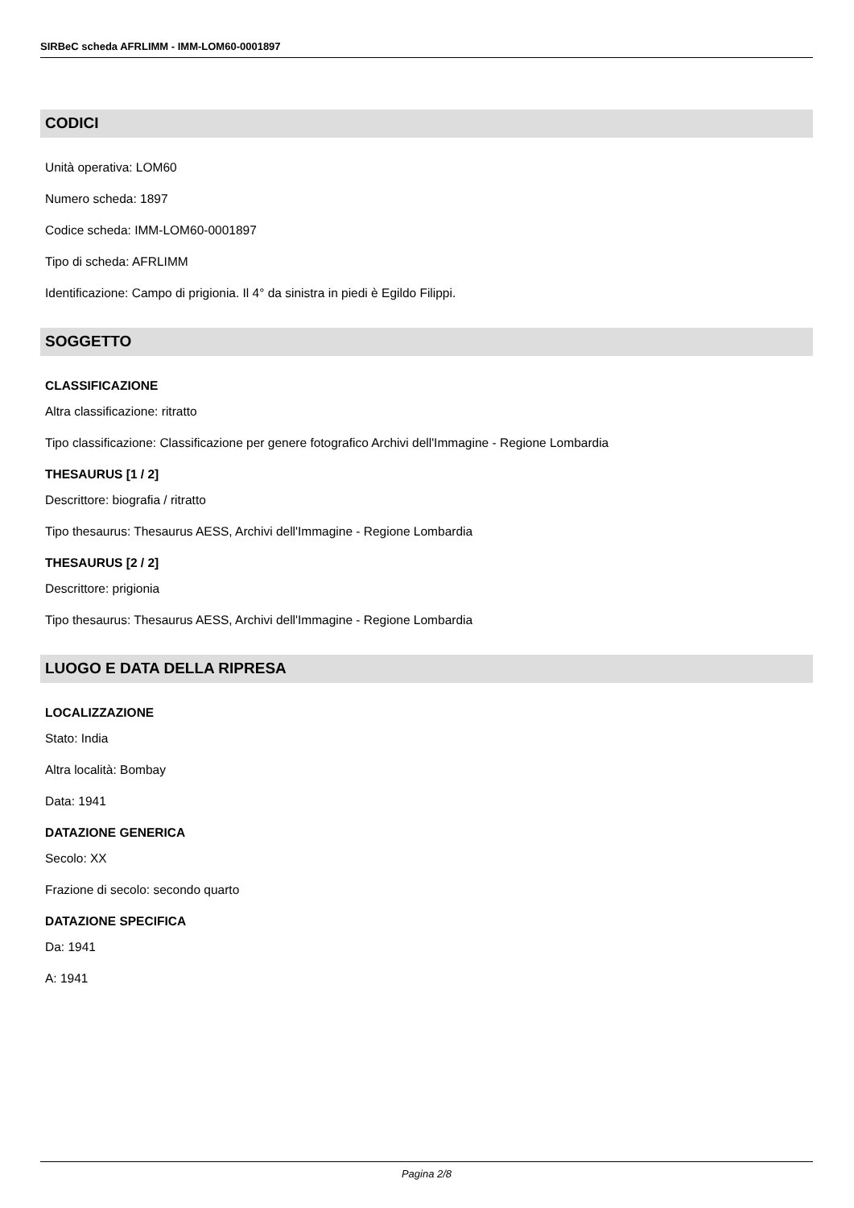SIRBeC scheda AFRLIMM - IMM-LOM60-0001897
CODICI
Unità operativa: LOM60
Numero scheda: 1897
Codice scheda: IMM-LOM60-0001897
Tipo di scheda: AFRLIMM
Identificazione: Campo di prigionia. Il 4° da sinistra in piedi è Egildo Filippi.
SOGGETTO
CLASSIFICAZIONE
Altra classificazione: ritratto
Tipo classificazione: Classificazione per genere fotografico Archivi dell'Immagine - Regione Lombardia
THESAURUS [1 / 2]
Descrittore: biografia / ritratto
Tipo thesaurus: Thesaurus AESS, Archivi dell'Immagine - Regione Lombardia
THESAURUS [2 / 2]
Descrittore: prigionia
Tipo thesaurus: Thesaurus AESS, Archivi dell'Immagine - Regione Lombardia
LUOGO E DATA DELLA RIPRESA
LOCALIZZAZIONE
Stato: India
Altra località: Bombay
Data: 1941
DATAZIONE GENERICA
Secolo: XX
Frazione di secolo: secondo quarto
DATAZIONE SPECIFICA
Da: 1941
A: 1941
Pagina 2/8